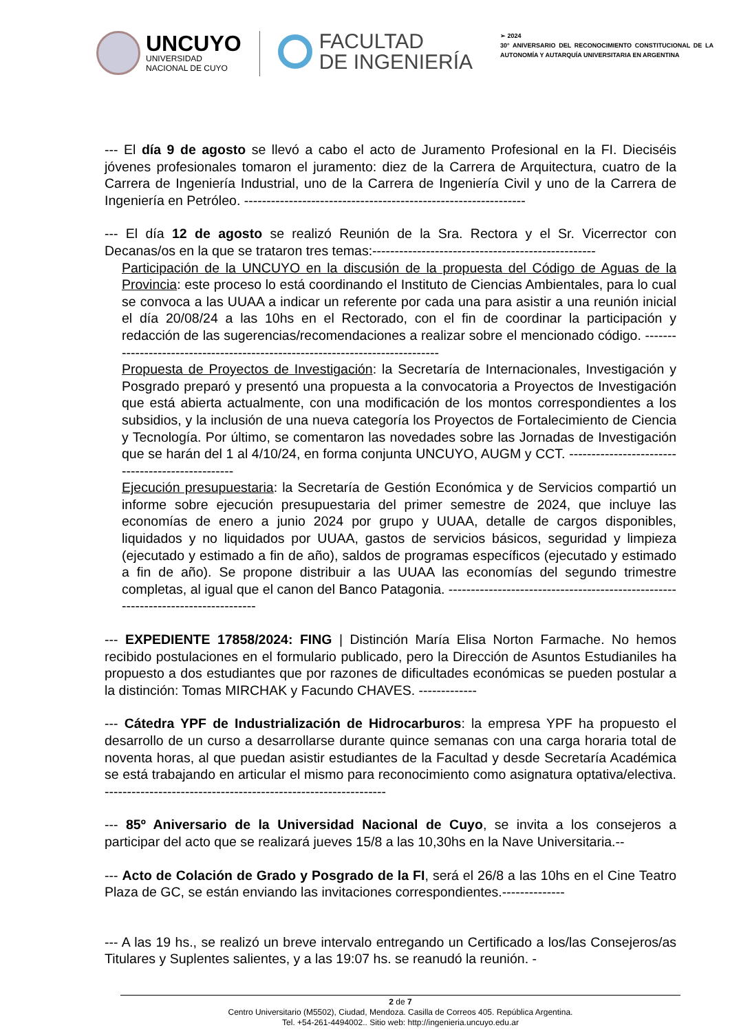UNCUYO
UNIVERSIDAD
NACIONAL DE CUYO
FACULTAD
DE INGENIERÍA
➢ 2024
30° ANIVERSARIO DEL RECONOCIMIENTO CONSTITUCIONAL DE LA AUTONOMÍA Y AUTARQUÍA UNIVERSITARIA EN ARGENTINA
--- El día 9 de agosto se llevó a cabo el acto de Juramento Profesional en la FI. Dieciséis jóvenes profesionales tomaron el juramento: diez de la Carrera de Arquitectura, cuatro de la Carrera de Ingeniería Industrial, uno de la Carrera de Ingeniería Civil y uno de la Carrera de Ingeniería en Petróleo. ---------------------------------------------------------------
--- El día 12 de agosto se realizó Reunión de la Sra. Rectora y el Sr. Vicerrector con Decanas/os en la que se trataron tres temas:--------------------------------------------------
Participación de la UNCUYO en la discusión de la propuesta del Código de Aguas de la Provincia: este proceso lo está coordinando el Instituto de Ciencias Ambientales, para lo cual se convoca a las UUAA a indicar un referente por cada una para asistir a una reunión inicial el día 20/08/24 a las 10hs en el Rectorado, con el fin de coordinar la participación y redacción de las sugerencias/recomendaciones a realizar sobre el mencionado código. ------------------------------------------------------------------------------
Propuesta de Proyectos de Investigación: la Secretaría de Internacionales, Investigación y Posgrado preparó y presentó una propuesta a la convocatoria a Proyectos de Investigación que está abierta actualmente, con una modificación de los montos correspondientes a los subsidios, y la inclusión de una nueva categoría los Proyectos de Fortalecimiento de Ciencia y Tecnología. Por último, se comentaron las novedades sobre las Jornadas de Investigación que se harán del 1 al 4/10/24, en forma conjunta UNCUYO, AUGM y CCT. -------------------------------------------------
Ejecución presupuestaria: la Secretaría de Gestión Económica y de Servicios compartió un informe sobre ejecución presupuestaria del primer semestre de 2024, que incluye las economías de enero a junio 2024 por grupo y UUAA, detalle de cargos disponibles, liquidados y no liquidados por UUAA, gastos de servicios básicos, seguridad y limpieza (ejecutado y estimado a fin de año), saldos de programas específicos (ejecutado y estimado a fin de año). Se propone distribuir a las UUAA las economías del segundo trimestre completas, al igual que el canon del Banco Patagonia. ---------------------------------------------------------------------------------
--- EXPEDIENTE 17858/2024: FING | Distinción María Elisa Norton Farmache. No hemos recibido postulaciones en el formulario publicado, pero la Dirección de Asuntos Estudianiles ha propuesto a dos estudiantes que por razones de dificultades económicas se pueden postular a la distinción: Tomas MIRCHAK y Facundo CHAVES. -------------
--- Cátedra YPF de Industrialización de Hidrocarburos: la empresa YPF ha propuesto el desarrollo de un curso a desarrollarse durante quince semanas con una carga horaria total de noventa horas, al que puedan asistir estudiantes de la Facultad y desde Secretaría Académica se está trabajando en articular el mismo para reconocimiento como asignatura optativa/electiva. ---------------------------------------------------------------
--- 85º Aniversario de la Universidad Nacional de Cuyo, se invita a los consejeros a participar del acto que se realizará jueves 15/8 a las 10,30hs en la Nave Universitaria.--
--- Acto de Colación de Grado y Posgrado de la FI, será el 26/8 a las 10hs en el Cine Teatro Plaza de GC, se están enviando las invitaciones correspondientes.--------------
--- A las 19 hs., se realizó un breve intervalo entregando un Certificado a los/las Consejeros/as Titulares y Suplentes salientes, y a las 19:07 hs. se reanudó la reunión. -
2 de 7
Centro Universitario (M5502), Ciudad, Mendoza. Casilla de Correos 405. República Argentina.
Tel. +54-261-4494002.. Sitio web: http://ingenieria.uncuyo.edu.ar